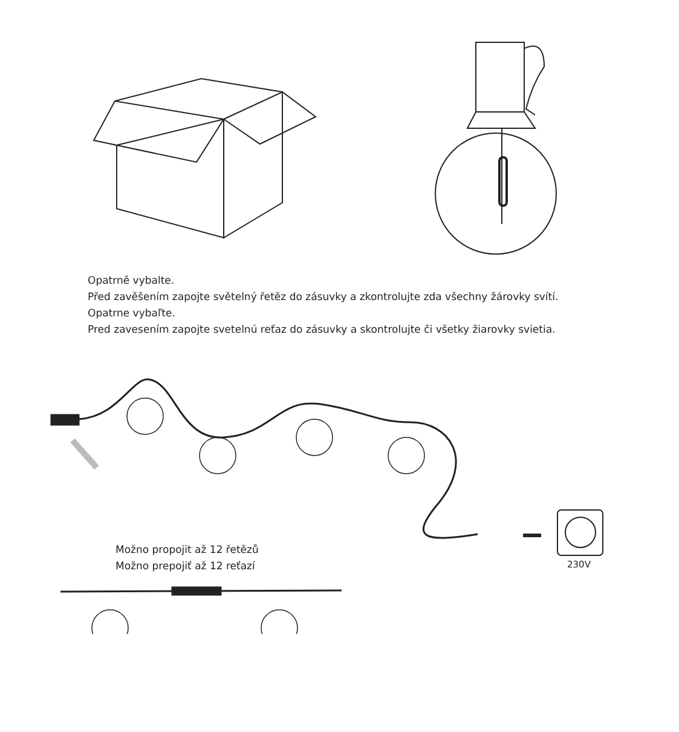Opatrně vybalte.
Před zavěšením zapojte světelný řetěz do zásuvky a zkontrolujte zda všechny žárovky svítí.
Opatrne vybaľte.
Pred zavesením zapojte svetelnú reťaz do zásuvky a skontrolujte či všetky žiarovky svietia.
230V
Možno propojit až 12 řetězů
Možno prepojiť až 12 reťazí